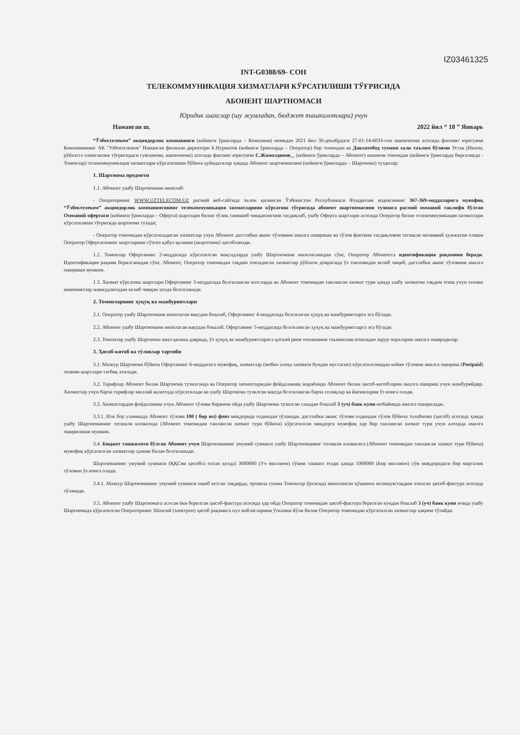IZ03461325
INT-G0388/69- СОН
ТЕЛЕКОММУНИКАЦИЯ ХИЗМАТЛАРИ КЎРСАТИЛИШИ ТЎҒРИСИДА
АБОНЕНТ ШАРТНОМАСИ
Юридик шахслар (шу жумладан, бюджет ташкилотлари) учун
Наманган ш. 2022 йил “ 18 ” Январь
“Ўзбектелеком” акциядорлик компанияси (кейинги ўринларда – Компания) номидан 2021 йил 30-декабрдаги 27-01-14-6033-сон ишончнома асосида фаолият юритувчи Компаниянинг АК "Узбектелеком" Наманган филиали директори Б.Нурматов (кейинги ўринларда – Оператор) бир томондан ва Давлатобод тумани халк таълим бўлими Устав (Низом, рўйхатга олинганлик тўғрисидаги гувоҳнома, ишончнома) асосида фаолият юритувчи С.Жамолдинов_, (кейинги ўринларда – Абонент) иккинчи томондан (кейинги ўринларда биргаликда - Томонлар) телекоммуникация хизматлари кўрсатилиши бўйича қуйидагилар ҳақида Абонент шартномасини (кейинги ўринларда – Шартнома) туздилар:
1. Шартнома предмети
1.1. Абонент ушбу Шартномани имзолаб:
- Операторнинг WWW.UZTELECOM.UZ расмий веб-сайтида эълон қилинган Ўзбекистон Республикаси Фуқаролик кодексининг 367-369-моддаларига мувофиқ “Ўзбектелеком” акциядорлик компаниясининг телекоммуникация хизматларини кўрсатиш тўғрисида абонент шартномасини тузишга расмий оммавий таклифи бўлган Оммавий офертаси (кейинги ўринларда – Оферта) шартлари билан тўлиқ танишиб чиққанлигини тасдиқлаб, ушбу Оферта шартлари асосида Оператор билан телекоммуникация хизматлари кўрсатилиши тўғрисида шартнома тузади;
- Оператор томонидан кўрсатиладиган хизматлар учун Абонент дастлабки аванс тўловини амалга ошириши ва тўлов фактини тасдиқловчи тегишли молиявий ҳужжатни олиши Оператор Офертасининг шартларини сўзсиз қабул қилиши (акцептини) ҳисобланади.
1.2. Томонлар Офертанинг 2-моддасида кўрсатилган мақсадларда ушбу Шартномани имзолаганидан сўнг, Оператор Абонентга идентификация рақамини беради. Идентификация рақами берилганидан сўнг, Абонент, Оператор томонидан тақдим этиладиган хизматлар рўйхати доирасида ўз танловидан келиб чиқиб, дастлабки аванс тўловини амалга ошириши мумкин.
1.3. Хизмат кўрсатиш шартлари Офертанинг 3-моддасида белгиланган асосларда ва Абонент томонидан танланган хизмат тури ҳамда ушбу хизматни тақдим этиш учун техник имкониятлар мавжудлигидан келиб чиққан ҳолда белгиланади.
2. Томонларнинг ҳуқуқ ва мажбуриятлари
2.1. Оператор ушбу Шартномани имзолаган вақтдан бошлаб, Офертанинг 4-моддасида белгилаган ҳуқуқ ва мажбуриятларга эга бўлади.
2.2. Абонент ушбу Шартномани имзолаган вақтдан бошлаб, Офертанинг 5-моддасида белгиланган ҳуқуқ ва мажбуриятларга эга бўлади.
2.3. Томонлар ушбу Шартнома амал қилиш даврида, ўз ҳуқуқ ва мажбуриятларига қатъий риоя этилишини таъминлаш юзасидан зарур чораларни амалга оширадилар.
3. Ҳисоб-китоб ва тўловлар тартиби
3.1. Мазкур Шартнома бўйича Офертанинг 6-моддасига мувофиқ, хизматлар (мобил алоқа хизмати бундан мустасно) кўрсатилганидан кейин тўловни амалга ошириш (Postpaid) тизими шартлари татбиқ этилади.
3.2. Тарифлар Абонент билан Шартнома тузилганда ва Оператор хизматларидан фойдаланиш жараёнида Абонент билан ҳисоб-китобларни амалга ошириш учун мажбурийдир. Хизматлар учун барча тарифлар миллий валютада кўрсатилади ва ушбу Шартнома тузилган вақтда белгиланган барча солиқлар ва йиғимларни ўз ичига олади.
3.3. Хизматлардан фойдаланиш учун Абонент тўлови биринчи ойда ушбу Шартнома тузилган санадан бошлаб 3 (уч) банк куни мобайнида амалга оширилади.
3.3.1. Илк бор уланишда Абонент тўлови 100 ( бир юз) фоиз миқдорида олдиндан тўланади. дастлабки аванс тўлови олдиндан тўлов бўйича талабнома (ҳисоб) асосида ҳамда ушбу Шартноманинг тегишли иловасида (Абонент томонидан танланган хизмат тури бўйича) кўрсатилган миқдорга мувофиқ ҳар бир танланган хизмат тури учун алоҳида амалга оширилиши мумкин.
3.4. Бюджет ташкилоти бўлган Абонент учун Шартноманинг умумий суммаси ушбу Шартноманинг тегишли иловасига (Абонент томонидан танланган хизмат тури бўйича) мувофиқ кўрсатилган хизматлар ҳажми билан белгиланади.
Шартноманинг умумий суммаси (ҚҚСни ҳисобга олган ҳолда) 3000000 (Уч миллион) сўмни ташкил этади ҳамда 1000000 (Бир миллион) сўм миқдоридаги бир марталик тўловни ўз ичига олади.
3.4.1. Мазкур Шартноманинг умумий суммаси ошиб кетган тақдирда, ортиқча сумма Томонлар ўртасида имзоланган қўшимча келишув/тақдим этилган ҳисоб-фактура асосида тўланади.
3.5. Абонент ушбу Шартномага асосан ёки берилган ҳисоб-фактура асосида ҳар ойда Оператор томонидан ҳисоб-фактура берилган кундан бошлаб 3 (уч) банк куни ичида ушбу Шартномада кўрсатилган Операторнинг Шахсий (электрон) ҳисоб рақамига пул маблағларини ўтказиш йўли билан Оператор томонидан кўрсатилган хизматлар ҳақини тўлайди.